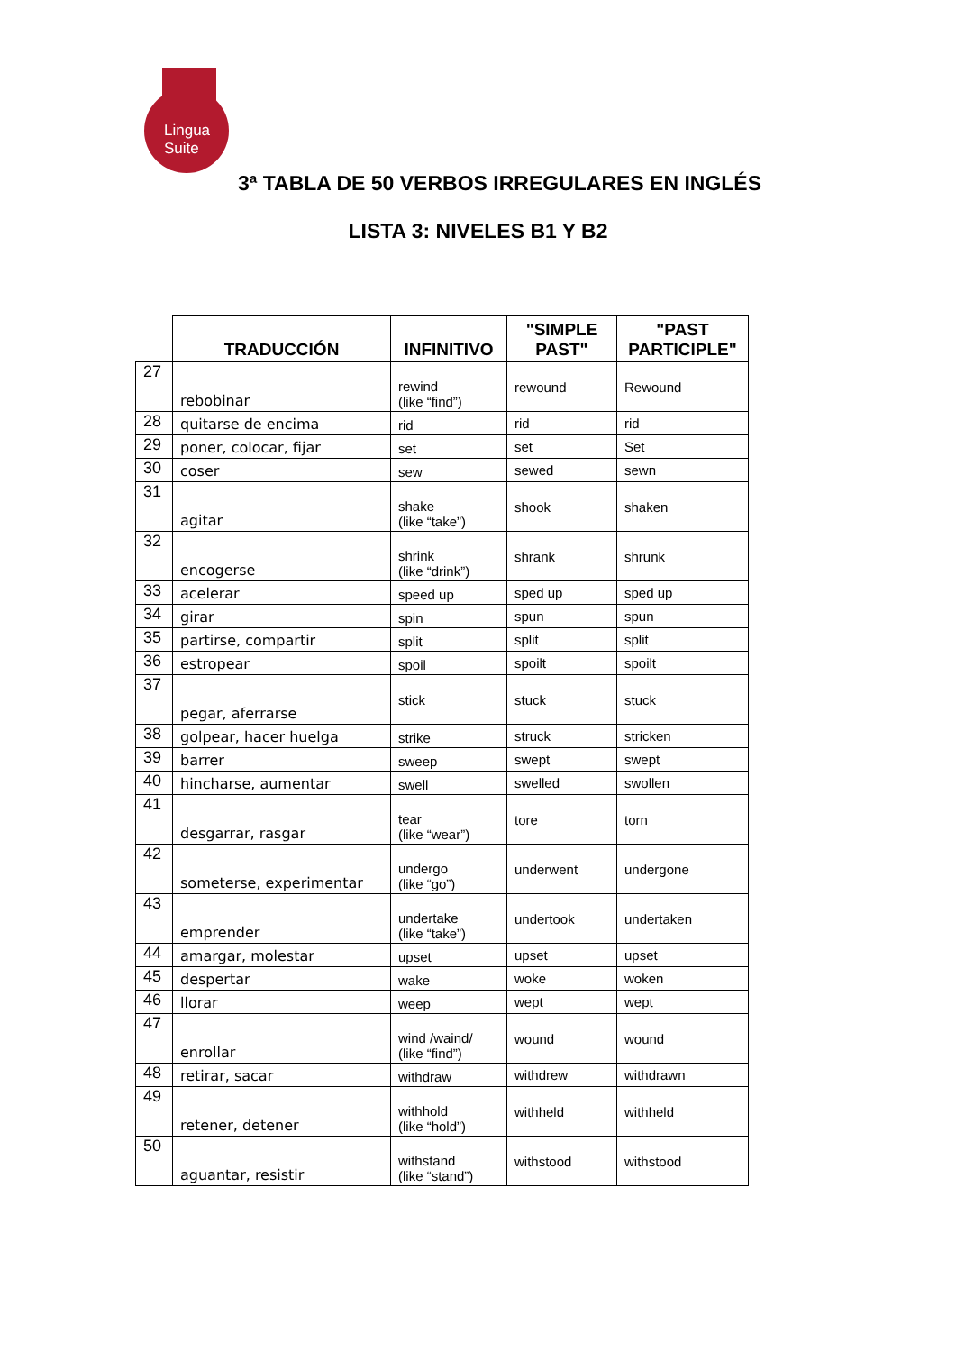Lingua
Suite
3ª TABLA DE 50 VERBOS IRREGULARES EN INGLÉS
LISTA 3: NIVELES B1 Y B2
| | TRADUCCIÓN | INFINITIVO | "SIMPLE PAST" | "PAST PARTICIPLE" |
| 27 | rebobinar | rewind (like “find”) | rewound | Rewound |
| 28 | quitarse de encima | rid | rid | rid |
| 29 | poner, colocar, fijar | set | set | Set |
| 30 | coser | sew | sewed | sewn |
| 31 | agitar | shake (like “take”) | shook | shaken |
| 32 | encogerse | shrink (like “drink”) | shrank | shrunk |
| 33 | acelerar | speed up | sped up | sped up |
| 34 | girar | spin | spun | spun |
| 35 | partirse, compartir | split | split | split |
| 36 | estropear | spoil | spoilt | spoilt |
| 37 | pegar, aferrarse | stick | stuck | stuck |
| 38 | golpear, hacer huelga | strike | struck | stricken |
| 39 | barrer | sweep | swept | swept |
| 40 | hincharse, aumentar | swell | swelled | swollen |
| 41 | desgarrar, rasgar | tear (like “wear”) | tore | torn |
| 42 | someterse, experimentar | undergo (like “go”) | underwent | undergone |
| 43 | emprender | undertake (like “take”) | undertook | undertaken |
| 44 | amargar, molestar | upset | upset | upset |
| 45 | despertar | wake | woke | woken |
| 46 | llorar | weep | wept | wept |
| 47 | enrollar | wind /waind/ (like “find”) | wound | wound |
| 48 | retirar, sacar | withdraw | withdrew | withdrawn |
| 49 | retener, detener | withhold (like “hold”) | withheld | withheld |
| 50 | aguantar, resistir | withstand (like “stand”) | withstood | withstood |